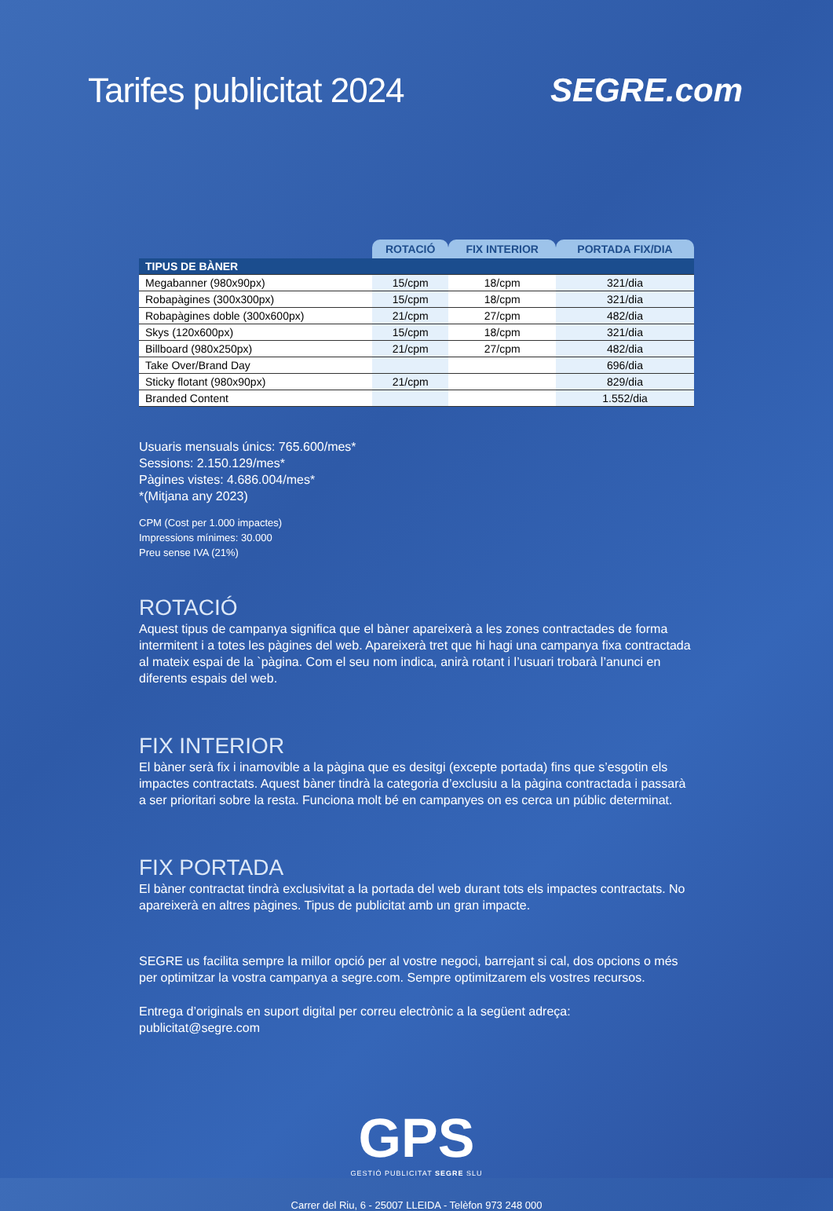Tarifes publicitat 2024 SEGRE.com
| | ROTACIÓ | FIX INTERIOR | PORTADA FIX/DIA |
| --- | --- | --- | --- |
| TIPUS DE BÀNER | | | |
| Megabanner (980x90px) | 15/cpm | 18/cpm | 321/dia |
| Robapàgines (300x300px) | 15/cpm | 18/cpm | 321/dia |
| Robapàgines doble (300x600px) | 21/cpm | 27/cpm | 482/dia |
| Skys (120x600px) | 15/cpm | 18/cpm | 321/dia |
| Billboard (980x250px) | 21/cpm | 27/cpm | 482/dia |
| Take Over/Brand Day | | | 696/dia |
| Sticky flotant (980x90px) | 21/cpm | | 829/dia |
| Branded Content | | | 1.552/dia |
Usuaris mensuals únics: 765.600/mes*
Sessions: 2.150.129/mes*
Pàgines vistes: 4.686.004/mes*
*(Mitjana any 2023)
CPM (Cost per 1.000 impactes)
Impressions mínimes: 30.000
Preu sense IVA (21%)
ROTACIÓ
Aquest tipus de campanya significa que el bàner apareixerà a les zones contractades de forma intermitent i a totes les pàgines del web. Apareixerà tret que hi hagi una campanya fixa contractada al mateix espai de la `pàgina. Com el seu nom indica, anirà rotant i l’usuari trobarà l’anunci en diferents espais del web.
FIX INTERIOR
El bàner serà fix i inamovible a la pàgina que es desitgi (excepte portada) fins que s’esgotin els impactes contractats. Aquest bàner tindrà la categoria d’exclusiu a la pàgina contractada i passarà a ser prioritari sobre la resta. Funciona molt bé en campanyes on es cerca un públic determinat.
FIX PORTADA
El bàner contractat tindrà exclusivitat a la portada del web durant tots els impactes contractats. No apareixerà en altres pàgines. Tipus de publicitat amb un gran impacte.
SEGRE us facilita sempre la millor opció per al vostre negoci, barrejant si cal, dos opcions o més per optimitzar la vostra campanya a segre.com. Sempre optimitzarem els vostres recursos.
Entrega d’originals en suport digital per correu electrònic a la següent adreça: publicitat@segre.com
GPS
GESTIÓ PUBLICITAT SEGRE SLU
Carrer del Riu, 6 - 25007 LLEIDA - Telèfon 973 248 000